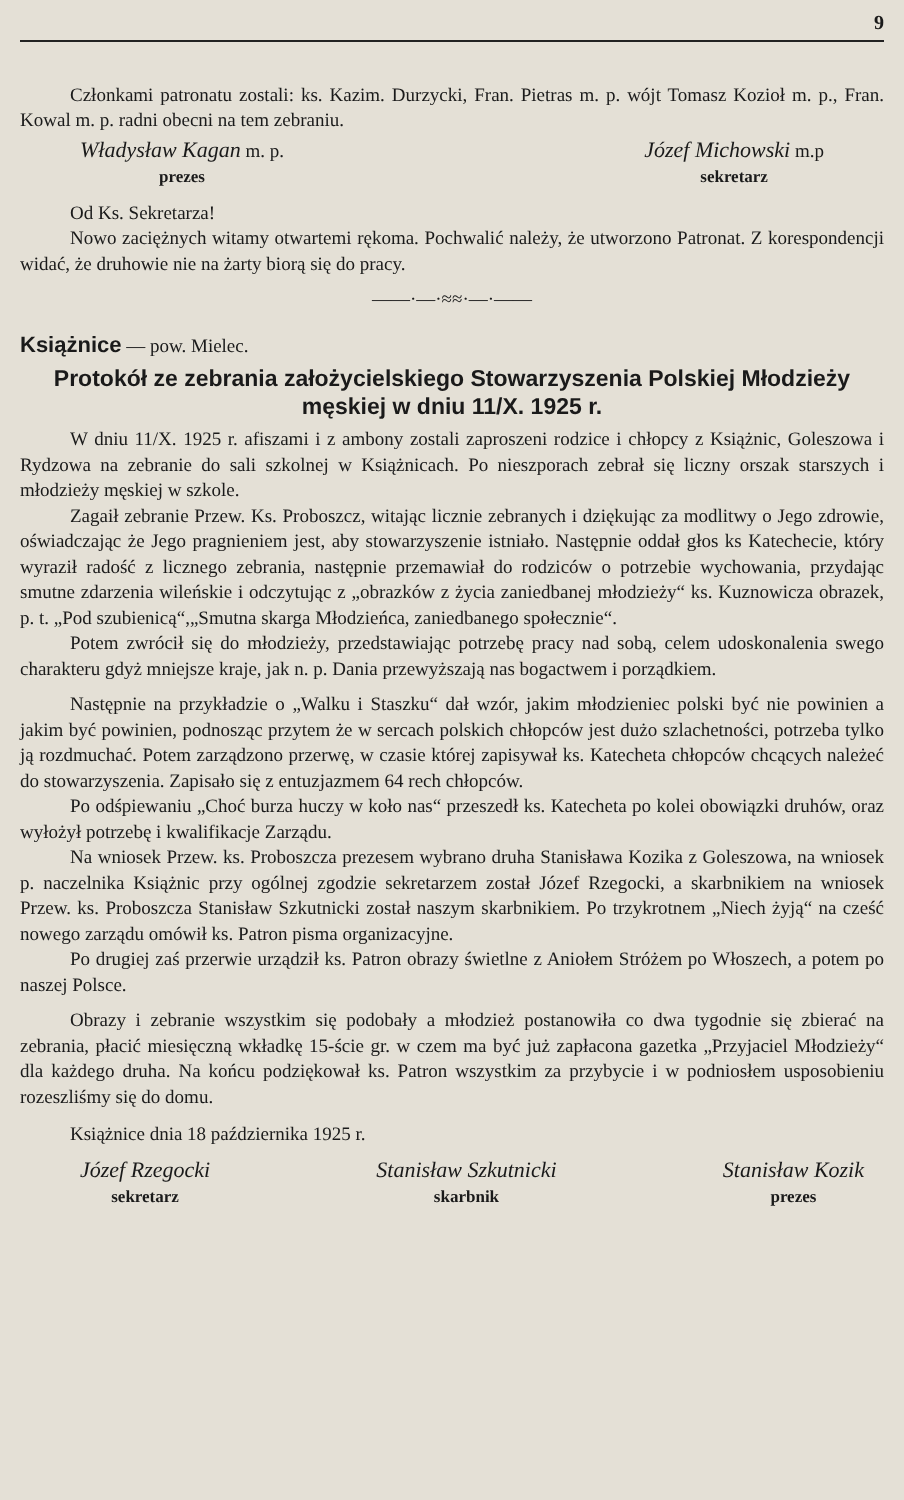9
Członkami patronatu zostali: ks. Kazim. Durzycki, Fran. Pietras m. p. wójt Tomasz Kozioł m. p., Fran. Kowal m. p. radni obecni na tem zebraniu.
Władysław Kagan m. p.
prezes
Józef Michowski m.p
sekretarz
Od Ks. Sekretarza!
Nowo zaciężnych witamy otwartemi rękoma. Pochwalić należy, że utworzono Patronat. Z korespondencji widać, że druhowie nie na żarty biorą się do pracy.
——·—·≈≈·—·——
Książnice — pow. Mielec.
Protokół ze zebrania założycielskiego Stowarzyszenia Polskiej Młodzieży męskiej w dniu 11/X. 1925 r.
W dniu 11/X. 1925 r. afiszami i z ambony zostali zaproszeni rodzice i chłopcy z Książnic, Goleszowa i Rydzowa na zebranie do sali szkolnej w Książnicach. Po nieszporach zebrał się liczny orszak starszych i młodzieży męskiej w szkole.
Zagaił zebranie Przew. Ks. Proboszcz, witając licznie zebranych i dziękując za modlitwy o Jego zdrowie, oświadczając że Jego pragnieniem jest, aby stowarzyszenie istniało. Następnie oddał głos ks Katechecie, który wyraził radość z licznego zebrania, następnie przemawiał do rodziców o potrzebie wychowania, przydając smutne zdarzenia wileńskie i odczytując z „obrazków z życia zaniedbanej młodzieży“ ks. Kuznowicza obrazek, p. t. „Pod szubienicą“,„Smutna skarga Młodzieńca, zaniedbanego społecznie“.
Potem zwrócił się do młodzieży, przedstawiając potrzebę pracy nad sobą, celem udoskonalenia swego charakteru gdyż mniejsze kraje, jak n. p. Dania przewyższają nas bogactwem i porządkiem.
Następnie na przykładzie o „Walku i Staszku“ dał wzór, jakim młodzieniec polski być nie powinien a jakim być powinien, podnosząc przytem że w sercach polskich chłopców jest dużo szlachetności, potrzeba tylko ją rozdmuchać. Potem zarządzono przerwę, w czasie której zapisywał ks. Katecheta chłopców chcących należeć do stowarzyszenia. Zapisało się z entuzjazmem 64 rech chłopców.
Po odśpiewaniu „Choć burza huczy w koło nas“ przeszedł ks. Katecheta po kolei obowiązki druhów, oraz wyłożył potrzebę i kwalifikacje Zarządu.
Na wniosek Przew. ks. Proboszcza prezesem wybrano druha Stanisława Kozika z Goleszowa, na wniosek p. naczelnika Książnic przy ogólnej zgodzie sekretarzem został Józef Rzegocki, a skarbnikiem na wniosek Przew. ks. Proboszcza Stanisław Szkutnicki został naszym skarbnikiem. Po trzykrotnem „Niech żyją“ na cześć nowego zarządu omówił ks. Patron pisma organizacyjne.
Po drugiej zaś przerwie urządził ks. Patron obrazy świetlne z Aniołem Stróżem po Włoszech, a potem po naszej Polsce.
Obrazy i zebranie wszystkim się podobały a młodzież postanowiła co dwa tygodnie się zbierać na zebrania, płacić miesięczną wkładkę 15-ście gr. w czem ma być już zapłacona gazetka „Przyjaciel Młodzieży“ dla każdego druha. Na końcu podziękował ks. Patron wszystkim za przybycie i w podniosłem usposobieniu rozeszliśmy się do domu.
Książnice dnia 18 października 1925 r.
Józef Rzegocki
sekretarz
Stanisław Szkutnicki
skarbnik
Stanisław Kozik
prezes